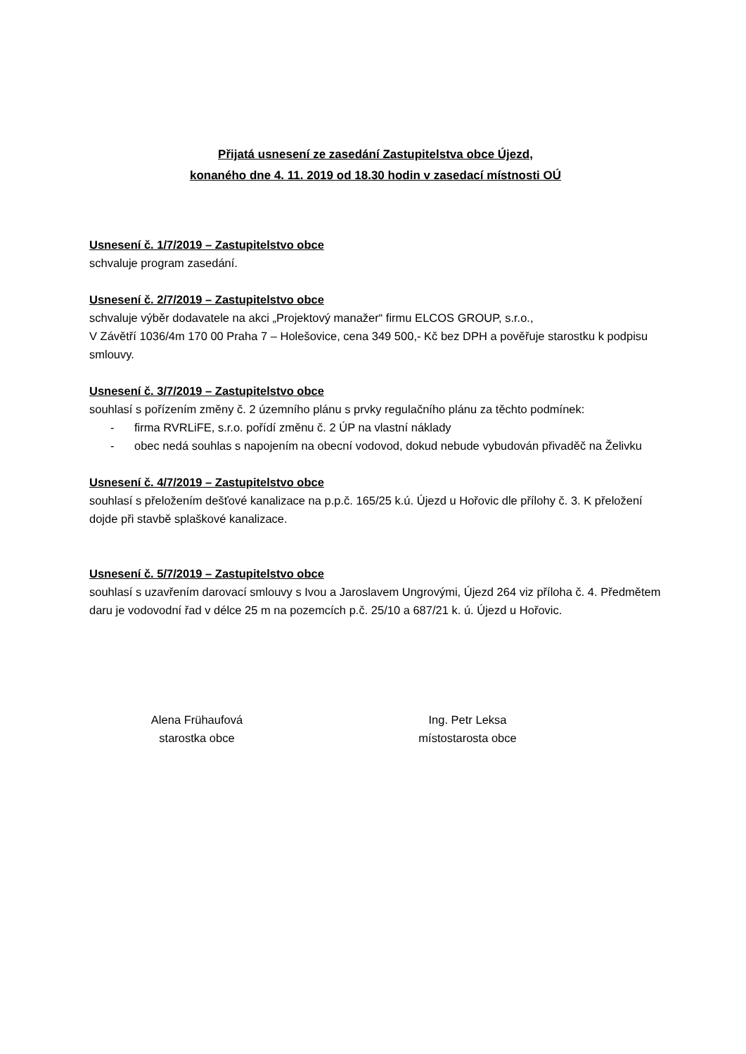Přijatá usnesení ze zasedání Zastupitelstva obce Újezd,
konaného dne 4. 11. 2019 od 18.30 hodin v zasedací místnosti OÚ
Usnesení č. 1/7/2019 – Zastupitelstvo obce
schvaluje program zasedání.
Usnesení č. 2/7/2019 – Zastupitelstvo obce
schvaluje výběr dodavatele na akci „Projektový manažer“ firmu ELCOS GROUP, s.r.o.,
V Závětří 1036/4m 170 00 Praha 7 – Holešovice, cena 349 500,- Kč bez DPH a pověřuje starostku k podpisu smlouvy.
Usnesení č. 3/7/2019 – Zastupitelstvo obce
souhlasí s pořízením změny č. 2 územního plánu s prvky regulačního plánu za těchto podmínek:
- firma RVRLiFE, s.r.o. pořídí změnu č. 2 ÚP na vlastní náklady
- obec nedá souhlas s napojením na obecní vodovod, dokud nebude vybudován přivaděč na Želivku
Usnesení č. 4/7/2019 – Zastupitelstvo obce
souhlasí s přeložením dešťové kanalizace na p.p.č. 165/25 k.ú. Újezd u Hořovic dle přílohy č. 3. K přeložení dojde při stavbě splaškové kanalizace.
Usnesení č. 5/7/2019 – Zastupitelstvo obce
souhlasí s uzavřením darovací smlouvy s Ivou a Jaroslavem Ungrovými, Újezd 264 viz příloha č. 4. Předmětem daru je vodovodní řad v délce 25 m na pozemcích p.č. 25/10 a 687/21 k. ú. Újezd u Hořovic.
Alena Frühaufová
starostka obce
Ing. Petr Leksa
místostarosta obce